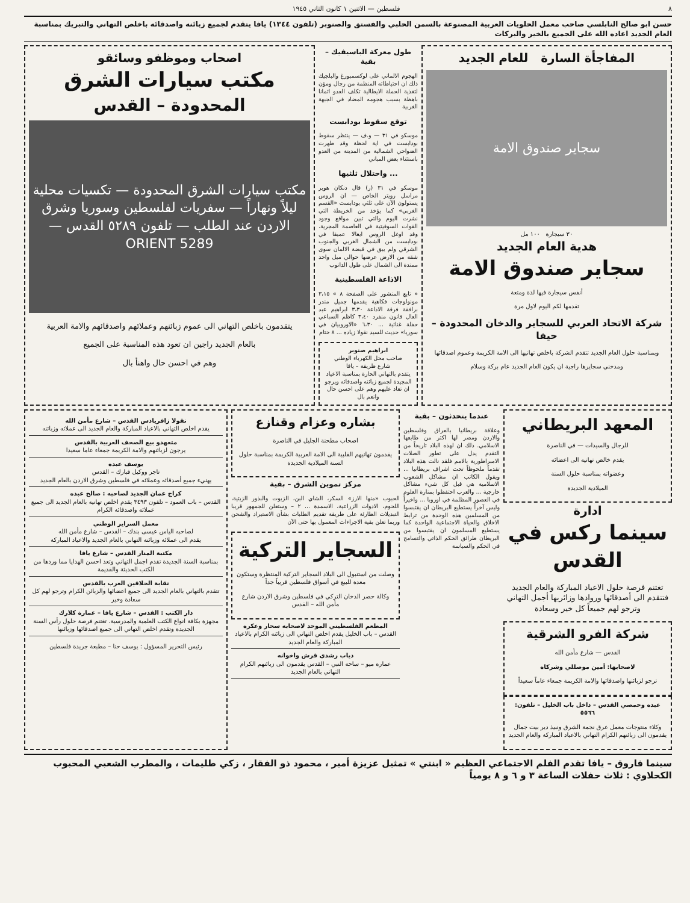٨ فلسطين — الاثنين ١ كانون الثاني ١٩٤٥
حسن ابو صالح النابلسي صاحب معمل الحلويات العربية المصنوعة بالسمن الحلبي والفستق والصنوبر (تلفون ١٣٤٤) يافا يتقدم لجميع زبائنه واصدقائه باخلص التهاني والتبريك بمناسبة العام الجديد اعاده الله على الجميع بالخير والبركات
المفاجأة السارة للعام الجديد
سجاير صندوق الامة
٣٠ سيجارة ١٠٠ مل
هدية العام الجديد
سجاير صندوق الامة
أنفس سيجارة فيها لذة ومتعة
تقدمها لكم اليوم لاول مرة
شركة الاتحاد العربي للسجاير والدخان المحدودة – حيفا
وبمناسبة حلول العام الجديد تتقدم الشركة باخلص تهانيها الى الامة الكريمة وعموم اصدقائها
ومدخني سجايرها راجية ان يكون العام الجديد عام بركة وسلام
طول معركة الباسيفيك – بقية
الهجوم الالماني على لوكسمبورغ والبلجيك ذلك ان احتياطاته المنظمة من رجال ومؤن لتغذية الحملة الايطالية تكلف العدو اثمانا باهظة بسبب هجومه المضاد في الجبهة الغربية
توقع سقوط بودابست
موسكو في ٣١ — و.ف — ينتظر سقوط بودابست في اية لحظة وقد طهرت الضواحي الشمالية من المدينة من العدو باستثناء بعض المباني
... واحتلال ثلثيها
موسكو في ٣١ (ر) قال دنكان هوبر مراسل رويتر الخاص — ان الروس يستولون الآن على ثلثي بودابست «القسم الغربي» كما يؤخذ من الخريطة التي نشرت اليوم والتي تبين مواقع وجود القوات السوفيتية في العاصمة المجرية. وقد اوغل الروس ايغالا عميقا في بودابست من الشمال الغربي والجنوب الشرقي ولم يبق في قبضة الالمان سوى شقة من الارض عرضها حوالي ميل واحد ممتدة الى الشمال على طول الدانوب
الاذاعة الفلسطينية
« تابع المنشور على الصفحة ٨ » ٣،١٥ مونولوجات فكاهية يقدمها جميل مندر برافقة فرقة الاذاعة ٣،٣٠ ابراهيم عبد العال قانون منفرد ٣،٤٠ كاظم السباعي حفلة غنائية ... ٦،٣٠ «الاوروبيان في سوريا» حديث للسيد نقولا زياده ... ٨ ختام
ابراهيم صنوبر
صاحب محل الكهرباء الوطني
شارع ظريفة – يافا
يتقدم بالتهاني الحارة بمناسبة الاعياد المجيدة لجميع زبائنه واصدقائه ويرجو ان تعاد عليهم وهم على احسن حال وانعم بال
اصحاب وموظفو وسائقو
مكتب سيارات الشرق
المحدودة – القدس
مكتب سيارات الشرق المحدودة — تكسيات محلية ليلاً ونهاراً — سفريات لفلسطين وسوريا وشرق الاردن عند الطلب — تلفون ٥٢٨٩ القدس — ORIENT 5289
يتقدمون باخلص التهاني الى عموم زبائنهم وعملائهم واصدقائهم والامة العربية
بالعام الجديد راجين ان تعود هذه المناسبة على الجميع
وهم في احسن حال واهنأ بال
المعهد البريطاني
للرجال والسيدات — في الناصرة
يقدم خالص تهانيه الى اعضائه
وعضواته بمناسبة حلول السنة
الميلادية الجديدة
ادارة
سينما ركس في القدس
تغتنم فرصة حلول الاعياد المباركة والعام الجديد فتتقدم الى أصدقائها وروادها وزائريها أجمل التهاني وترجو لهم جميعاً كل خير وسعادة
شركة الفرو الشرقية
القدس — شارع مأمن الله
لاصحابها: أمين موصللي وشركاه
ترجو لزبائنها واصدقائها والامة الكريمة جمعاء عاماً سعيداً
عبده وحمصي القدس – داخل باب الخليل – تلفون: ٥٥٦٦
وكلاء منتوجات معمل عرق نجمة الشرق ونبيذ دير بيت جمال يقدمون الى زبائنهم الكرام التهاني بالاعياد المباركة والعام الجديد
عندما يتحدثون – بقية
وعلاقة بريطانيا بالعراق وفلسطين والاردن ومصر لها اكثر من طابعها الاسلامي. ذلك ان لهذه البلاد تاريخاً من التقدم يدل على تطور الصلات الامبراطورية بالامم فلقد نالت هذه البلاد تقدماً ملحوظاً تحت اشراف بريطانيا ... ويقول الكاتب ان مشاكل الشعوب الاسلامية هي قبل كل شيء مشاكل خارجية ... والعرب احتفظوا بمنارة العلوم في العصور المظلمة في اوروبا ... واخيراً وليس آخراً يستطيع البريطان ان يقتبسوا من المسلمين هذه الوحدة من ترابط الاخلاق والحياة الاجتماعية الواحدة كما يستطيع المسلمون ان يقتبسوا من البريطان طرائق الحكم الذاتي والتسامح في الحكم والسياسة
بشاره وعزام وقنازع
اصحاب مطحنة الجليل في الناصرة
يقدمون تهانيهم القلبية الى الامة العربية الكريمة بمناسبة حلول السنة الميلادية الجديدة
مركز تموين الشرق – بقية
الحبوب «منها الارز» السكر، الشاي البن، الزيوت والبذور الزيتية، اللحوم، الادوات الزراعية، الاسمدة ... ٢ – وستعلن للجمهور قريبا التبديلات الطارئة على طريقة تقديم الطلبات بشأن الاستيراد والشحن وربما تعلن بقية الاجراءات المعمول بها حتى الآن
السجاير التركية
وصلت من استنبول الى البلاد السجاير التركية المنتظرة وستكون معدة للبيع في أسواق فلسطين قريباً جداً
وكالة حصر الدخان التركي في فلسطين وشرق الاردن شارع مأمن الله – القدس
المطعم الفلسطيني الموحد لاصحابه سحار وعكره
القدس – باب الخليل يقدم اخلص التهاني الى زبائنه الكرام بالاعياد المباركة والعام الجديد
دياب رشدي قرش واخوانه
عمارة ميو – ساحة النبي – القدس يقدمون الى زبائنهم الكرام التهاني بالعام الجديد
نقولا زافريادس القدس – شارع مأمن الله
يقدم اخلص التهاني بالاعياد المباركة والعام الجديد الى عملائه وزبائنه
متعهدو بيع الصحف العربية بالقدس
يرجون لزبائنهم والامة الكريمة جمعاء عاما سعيدا
يوسف عبده
تاجر ووكيل فبارك – القدس
يهنيء جميع أصدقائه وعملائه في فلسطين وشرق الاردن بالعام الجديد
كراج عمان الجديد لصاحبه : صالح عبده
القدس – باب العمود – تلفون ٣٤٩٣ يقدم اخلص تهانيه بالعام الجديد الى جميع عملائه واصدقائه الكرام
معمل السراير الوطني
لصاحبه الياس عيسى بندك – القدس – شارع مأمن الله
يقدم الى عملائه وزبائنه التهاني بالعام الجديد والاعياد المباركة
مكتبة المنار القدس – شارع يافا
بمناسبة السنة الجديدة تقدم اجمل التهاني وتعد احسن الهدايا مما وردها من الكتب الحديثة والقديمة
نقابة الحلاقين العرب بالقدس
تتقدم بالتهاني بالعام الجديد الى جميع اعضائها والزبائن الكرام وترجو لهم كل سعادة وخير
دار الكتب : القدس – شارع يافا – عمارة كلارك
مجهزة بكافة انواع الكتب العلمية والمدرسية. تغتنم فرصة حلول رأس السنة الجديدة وتقدم اخلص التهاني الى جميع اصدقائها وزبائنها
رئيس التحرير المسؤول : يوسف حنا – مطبعة جريدة فلسطين
سينما فاروق – يافا تقدم الفلم الاجتماعي العظيم « ابنتي » تمثيل عزيزة أمير ، محمود ذو الفقار ، زكي طليمات ، والمطرب الشعبي المحبوب الكحلاوي : ثلاث حفلات الساعة ٣ و ٦ و ٨ يومياً